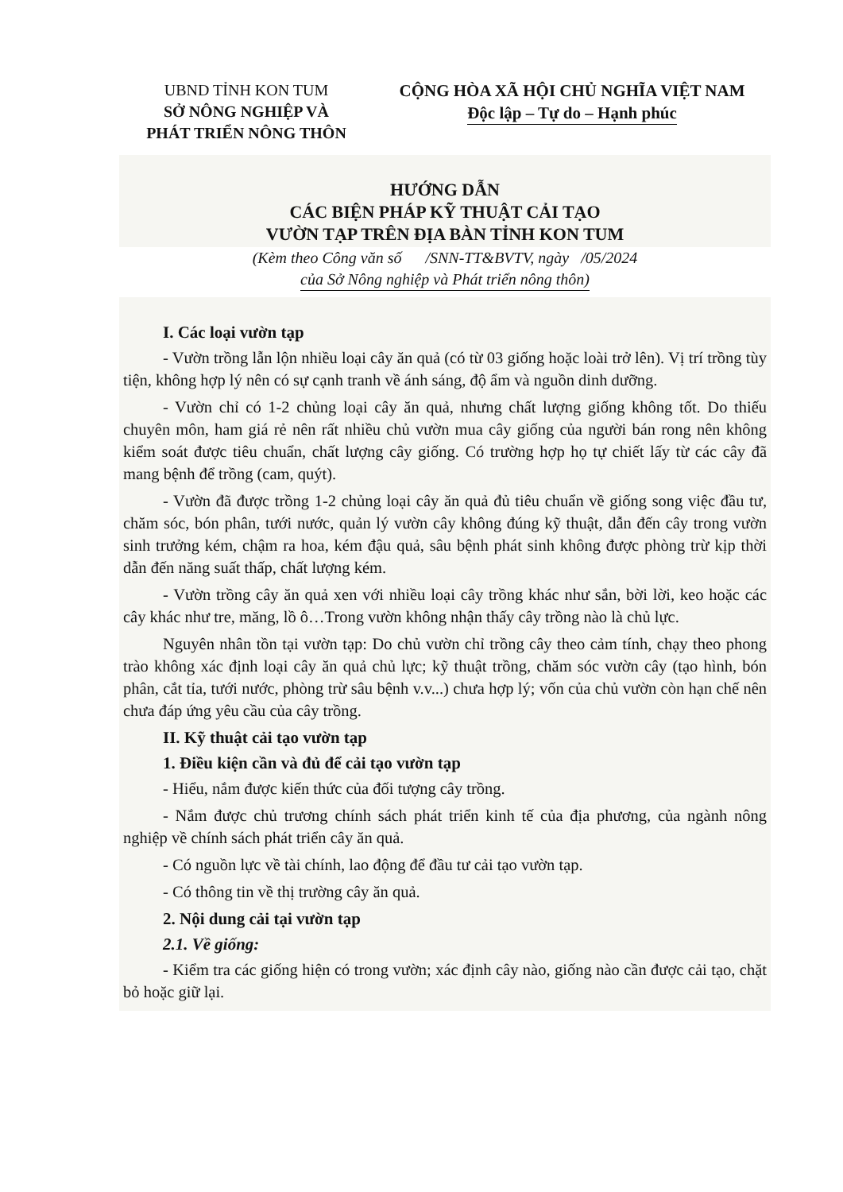UBND TỈNH KON TUM
SỞ NÔNG NGHIỆP VÀ
PHÁT TRIỂN NÔNG THÔN
CỘNG HÒA XÃ HỘI CHỦ NGHĨA VIỆT NAM
Độc lập – Tự do – Hạnh phúc
HƯỚNG DẪN
CÁC BIỆN PHÁP KỸ THUẬT CẢI TẠO
VƯỜN TẠP TRÊN ĐỊA BÀN TỈNH KON TUM
(Kèm theo Công văn số /SNN-TT&BVTV, ngày /05/2024
của Sở Nông nghiệp và Phát triển nông thôn)
I. Các loại vườn tạp
- Vườn trồng lẫn lộn nhiều loại cây ăn quả (có từ 03 giống hoặc loài trở lên). Vị trí trồng tùy tiện, không hợp lý nên có sự cạnh tranh về ánh sáng, độ ẩm và nguồn dinh dưỡng.
- Vườn chỉ có 1-2 chủng loại cây ăn quả, nhưng chất lượng giống không tốt. Do thiếu chuyên môn, ham giá rẻ nên rất nhiều chủ vườn mua cây giống của người bán rong nên không kiểm soát được tiêu chuẩn, chất lượng cây giống. Có trường hợp họ tự chiết lấy từ các cây đã mang bệnh để trồng (cam, quýt).
- Vườn đã được trồng 1-2 chủng loại cây ăn quả đủ tiêu chuẩn về giống song việc đầu tư, chăm sóc, bón phân, tưới nước, quản lý vườn cây không đúng kỹ thuật, dẫn đến cây trong vườn sinh trưởng kém, chậm ra hoa, kém đậu quả, sâu bệnh phát sinh không được phòng trừ kịp thời dẫn đến năng suất thấp, chất lượng kém.
- Vườn trồng cây ăn quả xen với nhiều loại cây trồng khác như sắn, bời lời, keo hoặc các cây khác như tre, măng, lồ ô…Trong vườn không nhận thấy cây trồng nào là chủ lực.
Nguyên nhân tồn tại vườn tạp: Do chủ vườn chỉ trồng cây theo cảm tính, chạy theo phong trào không xác định loại cây ăn quả chủ lực; kỹ thuật trồng, chăm sóc vườn cây (tạo hình, bón phân, cắt tỉa, tưới nước, phòng trừ sâu bệnh v.v...) chưa hợp lý; vốn của chủ vườn còn hạn chế nên chưa đáp ứng yêu cầu của cây trồng.
II. Kỹ thuật cải tạo vườn tạp
1. Điều kiện cần và đủ để cải tạo vườn tạp
- Hiểu, nắm được kiến thức của đối tượng cây trồng.
- Nắm được chủ trương chính sách phát triển kinh tế của địa phương, của ngành nông nghiệp về chính sách phát triển cây ăn quả.
- Có nguồn lực về tài chính, lao động để đầu tư cải tạo vườn tạp.
- Có thông tin về thị trường cây ăn quả.
2. Nội dung cải tại vườn tạp
2.1. Về giống:
- Kiểm tra các giống hiện có trong vườn; xác định cây nào, giống nào cần được cải tạo, chặt bỏ hoặc giữ lại.